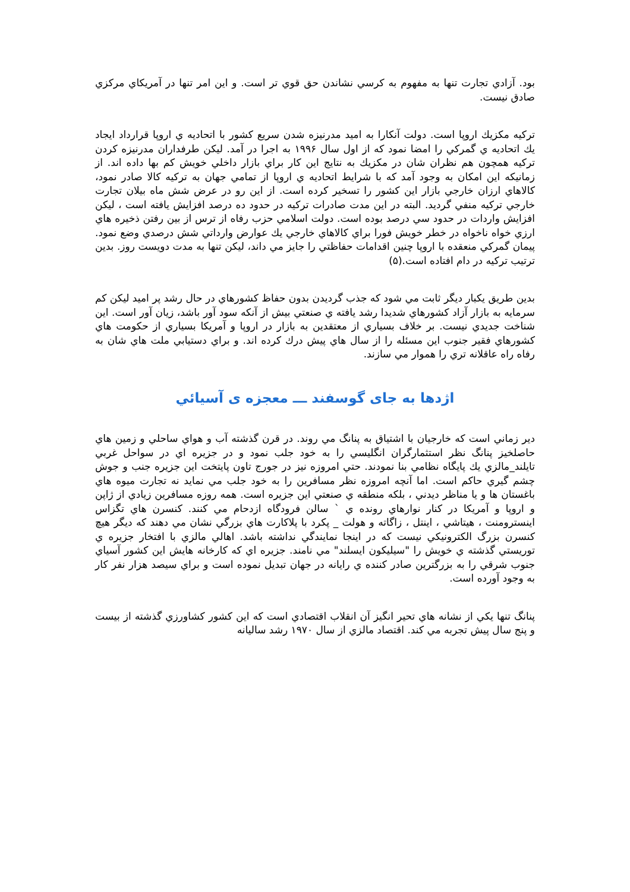بود. آزادي تجارت تنها به مفهوم به كرسي نشاندن حق قوي تر است. و اين امر تنها در آمريكاي مركزي صادق نيست.
تركيه مكزيك اروپا است. دولت آنكارا به اميد مدرنيزه شدن سريع كشور با اتحاديه ي اروپا قرارداد ايجاد يك اتحاديه ي گمركي را امضا نمود كه از اول سال ۱۹۹۶ به اجرا در آمد. ليكن طرفداران مدرنيزه كردن تركيه همچون هم نظران شان در مكزيك به نتايج اين كار براي بازار داخلي خويش كم بها داده اند. از زمانيكه اين امكان به وجود آمد كه با شرايط اتحاديه ي اروپا از تمامي جهان به تركيه كالا صادر نمود، كالاهاي ارزان خارجي بازار اين كشور را تسخير كرده است. از اين رو در عرض شش ماه بيلان تجارت خارجي تركيه منفي گرديد. البته در اين مدت صادرات تركيه در حدود ده درصد افزايش يافته است ، ليكن افزايش واردات در حدود سي درصد بوده است. دولت اسلامي حزب رفاه از ترس از بين رفتن ذخيره هاي ارزي خواه ناخواه در خطر خويش فورا براي كالاهاي خارجي يك عوارض وارداتي شش درصدي وضع نمود. پيمان گمركي منعقده با اروپا چنين اقدامات حفاظتي را جايز مي داند، ليكن تنها به مدت دويست روز. بدين ترتيب تركيه در دام افتاده است.(۵)
بدين طريق يكبار ديگر ثابت مي شود كه جذب گرديدن بدون حفاظ كشورهاي در حال رشد پر اميد ليكن كم سرمايه به بازار آزاد كشورهاي شديدا رشد يافته ي صنعتي بيش از آنكه سود آور باشد، زيان آور است. اين شناخت جديدي نيست. بر خلاف بسياري از معتقدين به بازار در اروپا و آمريكا بسياري از حكومت هاي كشورهاي فقير جنوب اين مسئله را از سال هاي پيش درك كرده اند. و براي دستيابي ملت هاي شان به رفاه راه عاقلانه تري را هموار مي سازند.
اژدها به جاى گوسفند ـــ معجزه ى آسيائي
دير زماني است كه خارجيان با اشتياق به پنانگ مي روند. در قرن گذشته آب و هواي ساحلي و زمين هاي حاصلخيز پنانگ نظر استثمارگران انگليسي را به خود جلب نمود و در جزيره اي در سواحل غربي تايلند_مالزي يك پايگاه نظامي بنا نمودند. حتي امروزه نيز در جورج تاون پايتخت اين جزيره جنب و جوش چشم گيري حاكم است. اما آنچه امروزه نظر مسافرين را به خود جلب مي نمايد نه تجارت ميوه هاي باغستان ها و يا مناظر ديدني ، بلكه منطقه ي صنعتي اين جزيره است. همه روزه مسافرين زيادي از ژاپن و اروپا و آمريكا در كنار نوارهاي رونده ي ` سالن فرودگاه ازدحام مي كنند. كنسرن هاي تگزاس اينسترومنت ، هيتاشي ، اينتل ، زاگاته و هولت _ پكرد با پلاكارت هاي بزرگي نشان مي دهند كه ديگر هيچ كنسرن بزرگ الكترونيكي نيست كه در اينجا نمايندگي نداشته باشد. اهالي مالزي با افتخار جزيره ي توريستي گذشته ي خويش را "سيليكون ايسلند" مي نامند. جزيره اي كه كارخانه هايش اين كشور آسياي جنوب شرقي را به بزرگترين صادر كننده ي رايانه در جهان تبديل نموده است و براي سيصد هزار نفر كار به وجود آورده است.
پنانگ تنها يكي از نشانه هاي تحير انگيز آن انقلاب اقتصادي است كه اين كشور كشاورزي گذشته از بيست و پنج سال پيش تجربه مي كند. اقتصاد مالزي از سال ۱۹۷۰ رشد ساليانه